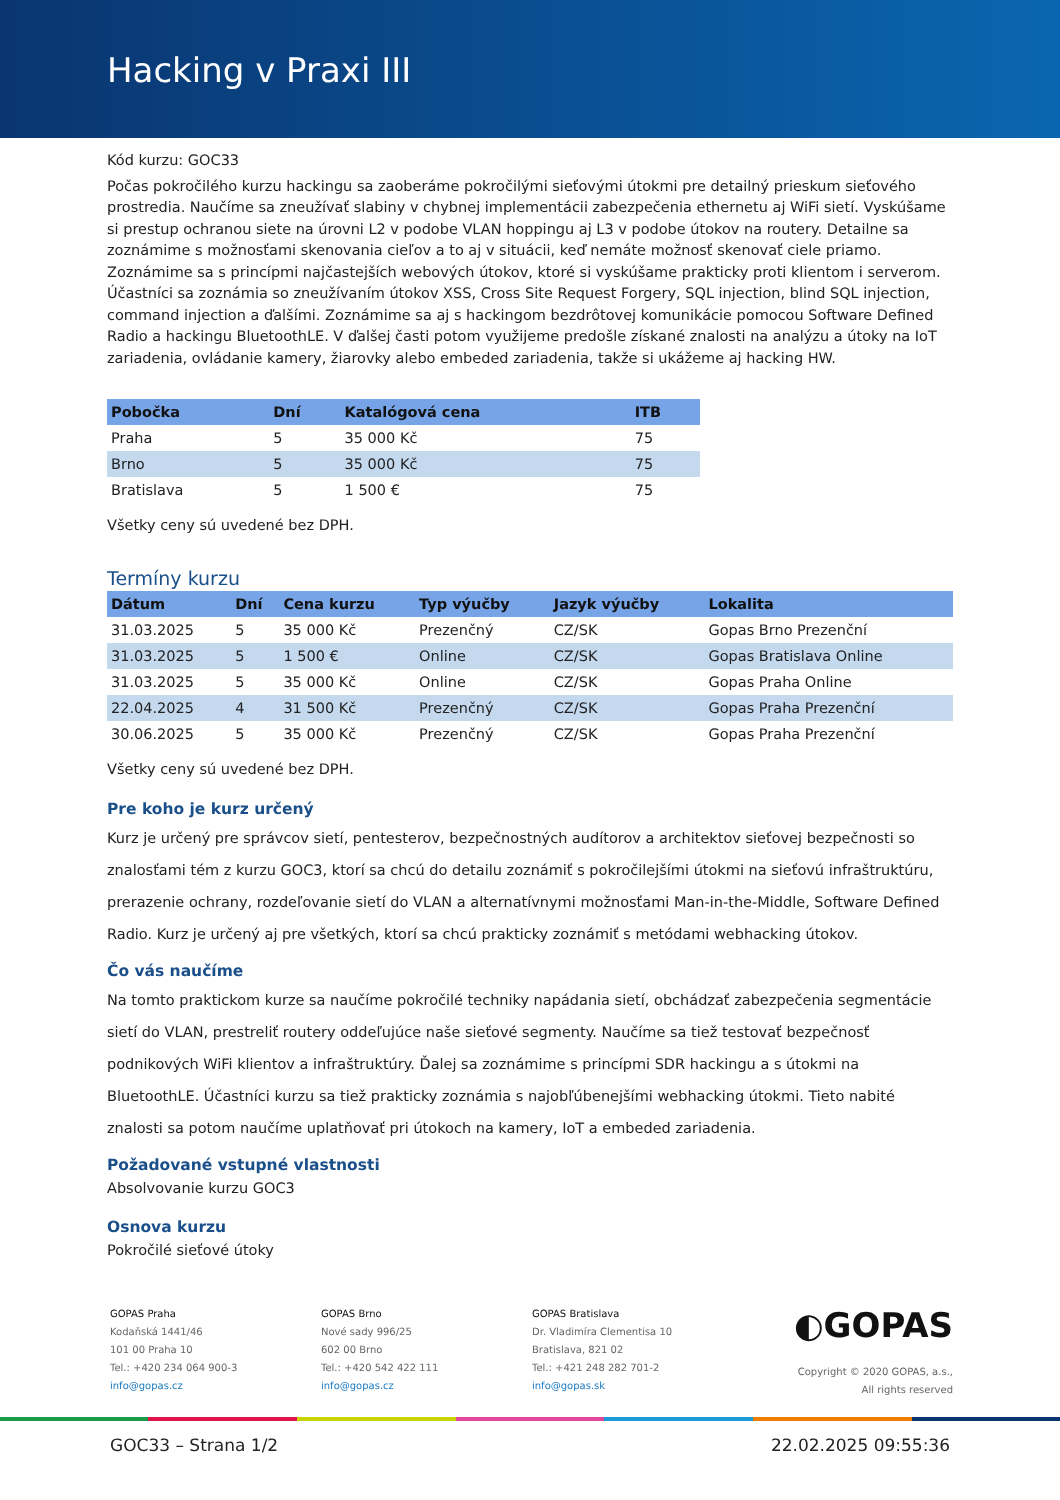Hacking v Praxi III
Kód kurzu: GOC33
Počas pokročilého kurzu hackingu sa zaoberáme pokročilými sieťovými útokmi pre detailný prieskum sieťového prostredia. Naučíme sa zneužívať slabiny v chybnej implementácii zabezpečenia ethernetu aj WiFi sietí. Vyskúšame si prestup ochranou siete na úrovni L2 v podobe VLAN hoppingu aj L3 v podobe útokov na routery. Detailne sa zoznámime s možnosťami skenovania cieľov a to aj v situácii, keď nemáte možnosť skenovať ciele priamo. Zoznámime sa s princípmi najčastejších webových útokov, ktoré si vyskúšame prakticky proti klientom i serverom. Účastníci sa zoznámia so zneužívaním útokov XSS, Cross Site Request Forgery, SQL injection, blind SQL injection, command injection a ďalšími. Zoznámime sa aj s hackingom bezdrôtovej komunikácie pomocou Software Defined Radio a hackingu BluetoothLE. V ďalšej časti potom využijeme predošle získané znalosti na analýzu a útoky na IoT zariadenia, ovládanie kamery, žiarovky alebo embeded zariadenia, takže si ukážeme aj hacking HW.
| Pobočka | Dní | Katalógová cena | ITB |
| --- | --- | --- | --- |
| Praha | 5 | 35 000 Kč | 75 |
| Brno | 5 | 35 000 Kč | 75 |
| Bratislava | 5 | 1 500 € | 75 |
Všetky ceny sú uvedené bez DPH.
Termíny kurzu
| Dátum | Dní | Cena kurzu | Typ výučby | Jazyk výučby | Lokalita |
| --- | --- | --- | --- | --- | --- |
| 31.03.2025 | 5 | 35 000 Kč | Prezenčný | CZ/SK | Gopas Brno Prezenční |
| 31.03.2025 | 5 | 1 500 € | Online | CZ/SK | Gopas Bratislava Online |
| 31.03.2025 | 5 | 35 000 Kč | Online | CZ/SK | Gopas Praha Online |
| 22.04.2025 | 4 | 31 500 Kč | Prezenčný | CZ/SK | Gopas Praha Prezenční |
| 30.06.2025 | 5 | 35 000 Kč | Prezenčný | CZ/SK | Gopas Praha Prezenční |
Všetky ceny sú uvedené bez DPH.
Pre koho je kurz určený
Kurz je určený pre správcov sietí, pentesterov, bezpečnostných audítorov a architektov sieťovej bezpečnosti so znalosťami tém z kurzu GOC3, ktorí sa chcú do detailu zoznámiť s pokročilejšími útokmi na sieťovú infraštruktúru, prerazenie ochrany, rozdeľovanie sietí do VLAN a alternatívnymi možnosťami Man-in-the-Middle, Software Defined Radio. Kurz je určený aj pre všetkých, ktorí sa chcú prakticky zoznámiť s metódami webhacking útokov.
Čo vás naučíme
Na tomto praktickom kurze sa naučíme pokročilé techniky napádania sietí, obchádzať zabezpečenia segmentácie sietí do VLAN, prestreliť routery oddeľujúce naše sieťové segmenty. Naučíme sa tiež testovať bezpečnosť podnikových WiFi klientov a infraštruktúry. Ďalej sa zoznámime s princípmi SDR hackingu a s útokmi na BluetoothLE. Účastníci kurzu sa tiež prakticky zoznámia s najobľúbenejšími webhacking útokmi. Tieto nabité znalosti sa potom naučíme uplatňovať pri útokoch na kamery, IoT a embeded zariadenia.
Požadované vstupné vlastnosti
Absolvovanie kurzu GOC3
Osnova kurzu
Pokročilé sieťové útoky
GOPAS Praha
Kodaňská 1441/46
101 00 Praha 10
Tel.: +420 234 064 900-3
info@gopas.cz
GOPAS Brno
Nové sady 996/25
602 00 Brno
Tel.: +420 542 422 111
info@gopas.cz
GOPAS Bratislava
Dr. Vladimíra Clementisa 10
Bratislava, 821 02
Tel.: +421 248 282 701-2
info@gopas.sk
◐GOPAS
Copyright © 2020 GOPAS, a.s.,
All rights reserved
GOC33 – Strana 1/2 22.02.2025 09:55:36